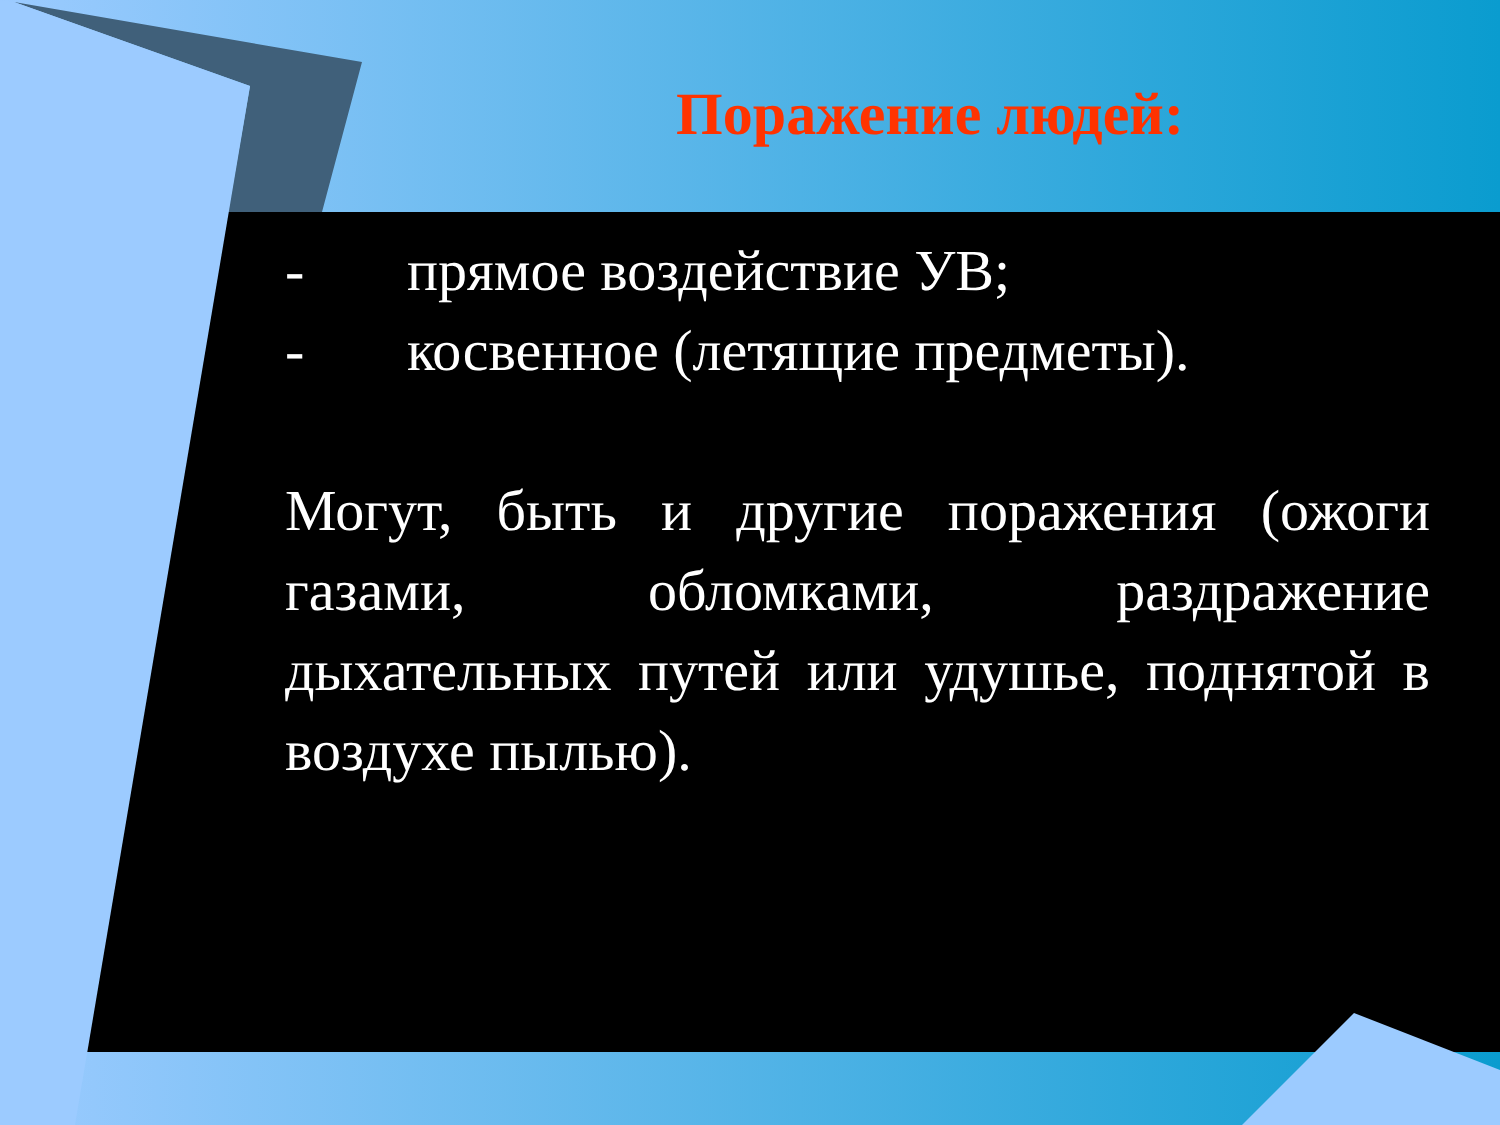Поражение людей:
- прямое воздействие УВ;
- косвенное (летящие предметы).
Могут, быть и другие поражения (ожоги газами, обломками, раздражение дыхательных путей или удушье, поднятой в воздухе пылью).